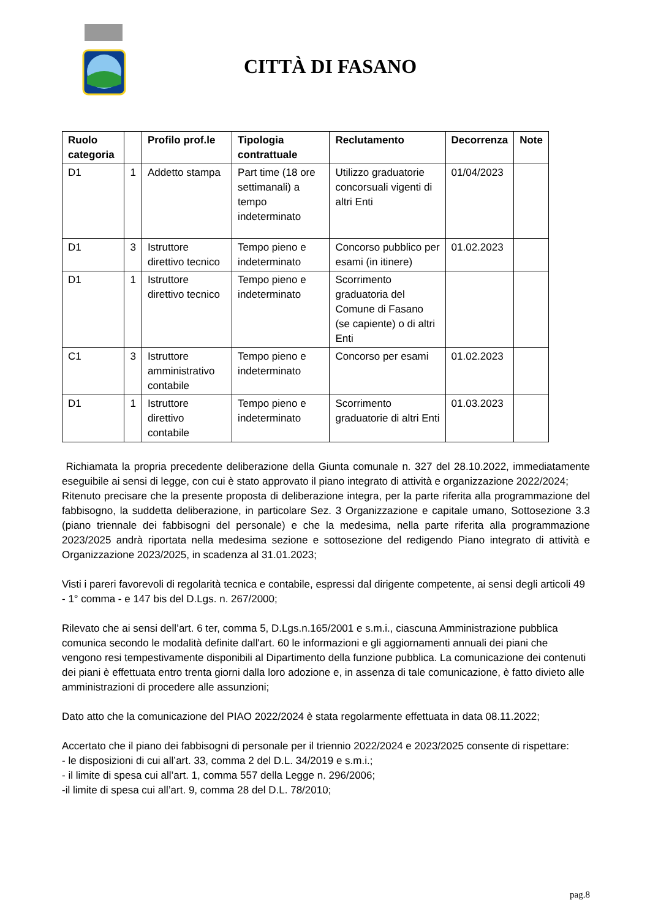CITTÀ DI FASANO
| Ruolo categoria | | Profilo prof.le | Tipologia contrattuale | Reclutamento | Decorrenza | Note |
| --- | --- | --- | --- | --- | --- | --- |
| D1 | 1 | Addetto stampa | Part time (18 ore settimanali) a tempo indeterminato | Utilizzo graduatorie concorsuali vigenti di altri Enti | 01/04/2023 | |
| D1 | 3 | Istruttore direttivo tecnico | Tempo pieno e indeterminato | Concorso pubblico per esami (in itinere) | 01.02.2023 | |
| D1 | 1 | Istruttore direttivo tecnico | Tempo pieno e indeterminato | Scorrimento graduatoria del Comune di Fasano (se capiente) o di altri Enti | | |
| C1 | 3 | Istruttore amministrativo contabile | Tempo pieno e indeterminato | Concorso per esami | 01.02.2023 | |
| D1 | 1 | Istruttore direttivo contabile | Tempo pieno e indeterminato | Scorrimento graduatorie di altri Enti | 01.03.2023 | |
Richiamata la propria precedente deliberazione della Giunta comunale n. 327 del 28.10.2022, immediatamente eseguibile ai sensi di legge, con cui è stato approvato il piano integrato di attività e organizzazione 2022/2024;
Ritenuto precisare che la presente proposta di deliberazione integra, per la parte riferita alla programmazione del fabbisogno, la suddetta deliberazione, in particolare Sez. 3 Organizzazione e capitale umano, Sottosezione 3.3 (piano triennale dei fabbisogni del personale) e che la medesima, nella parte riferita alla programmazione 2023/2025 andrà riportata nella medesima sezione e sottosezione del redigendo Piano integrato di attività e Organizzazione 2023/2025, in scadenza al 31.01.2023;
Visti i pareri favorevoli di regolarità tecnica e contabile, espressi dal dirigente competente, ai sensi degli articoli 49 - 1° comma - e 147 bis del D.Lgs. n. 267/2000;
Rilevato che ai sensi dell’art. 6 ter, comma 5, D.Lgs.n.165/2001 e s.m.i., ciascuna Amministrazione pubblica comunica secondo le modalità definite dall'art. 60 le informazioni e gli aggiornamenti annuali dei piani che vengono resi tempestivamente disponibili al Dipartimento della funzione pubblica. La comunicazione dei contenuti dei piani è effettuata entro trenta giorni dalla loro adozione e, in assenza di tale comunicazione, è fatto divieto alle amministrazioni di procedere alle assunzioni;
Dato atto che la comunicazione del PIAO 2022/2024 è stata regolarmente effettuata in data 08.11.2022;
Accertato che il piano dei fabbisogni di personale per il triennio 2022/2024 e 2023/2025 consente di rispettare:
- le disposizioni di cui all’art. 33, comma 2 del D.L. 34/2019 e s.m.i.;
- il limite di spesa cui all’art. 1, comma 557 della Legge n. 296/2006;
-il limite di spesa cui all’art. 9, comma 28 del D.L. 78/2010;
pag.8